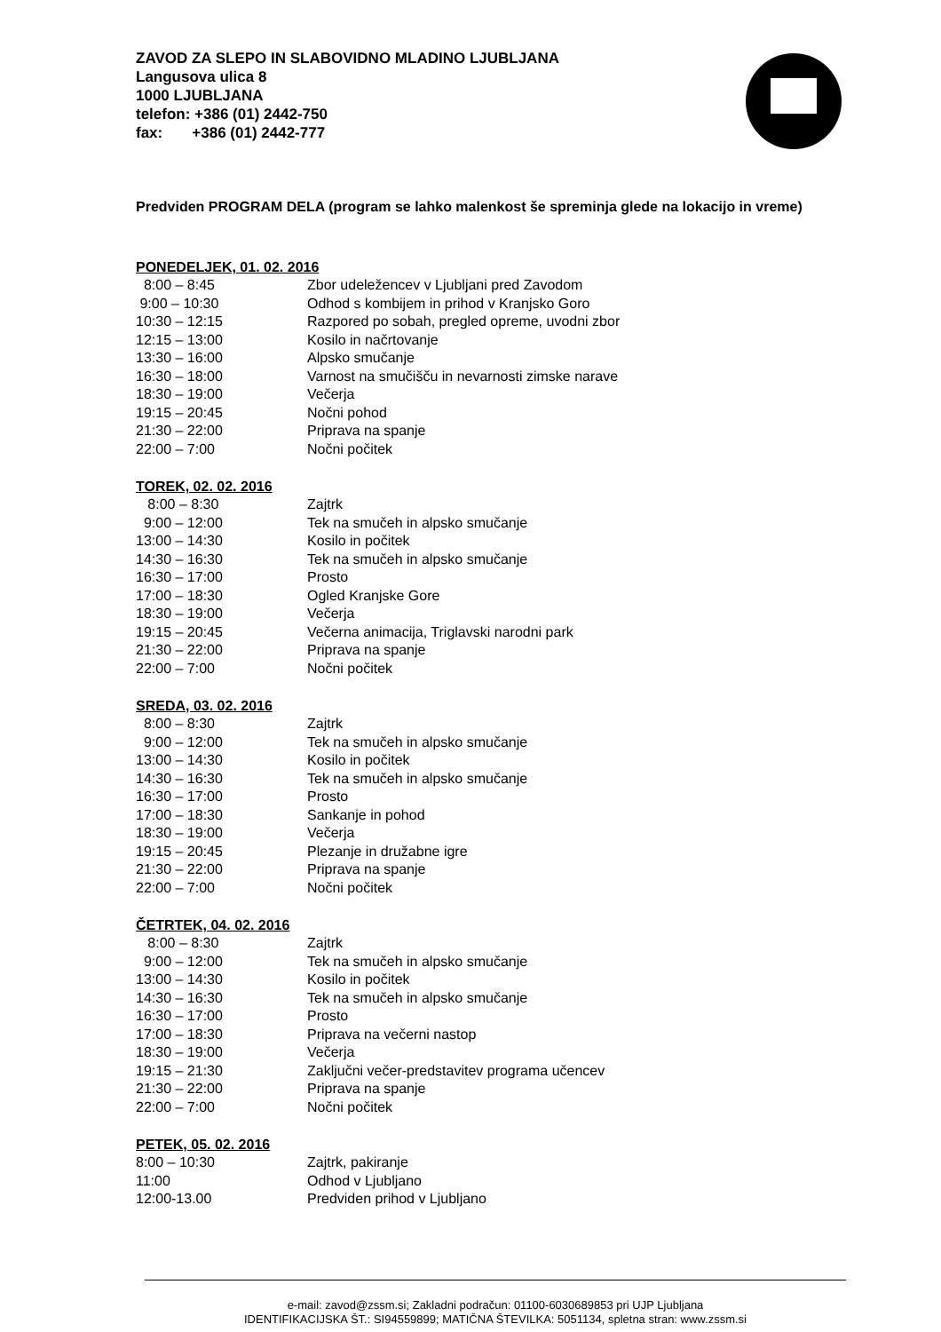ZAVOD ZA SLEPO IN SLABOVIDNO MLADINO LJUBLJANA
Langusova ulica 8
1000 LJUBLJANA
telefon: +386 (01) 2442-750
fax: +386 (01) 2442-777
Predviden PROGRAM DELA (program se lahko malenkost še spreminja glede na lokacijo in vreme)
PONEDELJEK, 01. 02. 2016
| 8:00 – 8:45 | Zbor udeležencev v Ljubljani pred Zavodom |
| 9:00 – 10:30 | Odhod s kombijem in prihod v Kranjsko Goro |
| 10:30 – 12:15 | Razpored po sobah, pregled opreme, uvodni zbor |
| 12:15 – 13:00 | Kosilo in načrtovanje |
| 13:30 – 16:00 | Alpsko smučanje |
| 16:30 – 18:00 | Varnost na smučišču in nevarnosti zimske narave |
| 18:30 – 19:00 | Večerja |
| 19:15 – 20:45 | Nočni pohod |
| 21:30 – 22:00 | Priprava na spanje |
| 22:00 – 7:00 | Nočni počitek |
TOREK, 02. 02. 2016
| 8:00 – 8:30 | Zajtrk |
| 9:00 – 12:00 | Tek na smučeh in alpsko smučanje |
| 13:00 – 14:30 | Kosilo in počitek |
| 14:30 – 16:30 | Tek na smučeh in alpsko smučanje |
| 16:30 – 17:00 | Prosto |
| 17:00 – 18:30 | Ogled Kranjske Gore |
| 18:30 – 19:00 | Večerja |
| 19:15 – 20:45 | Večerna animacija, Triglavski narodni park |
| 21:30 – 22:00 | Priprava na spanje |
| 22:00 – 7:00 | Nočni počitek |
SREDA, 03. 02. 2016
| 8:00 – 8:30 | Zajtrk |
| 9:00 – 12:00 | Tek na smučeh in alpsko smučanje |
| 13:00 – 14:30 | Kosilo in počitek |
| 14:30 – 16:30 | Tek na smučeh in alpsko smučanje |
| 16:30 – 17:00 | Prosto |
| 17:00 – 18:30 | Sankanje in pohod |
| 18:30 – 19:00 | Večerja |
| 19:15 – 20:45 | Plezanje in družabne igre |
| 21:30 – 22:00 | Priprava na spanje |
| 22:00 – 7:00 | Nočni počitek |
ČETRTEK, 04. 02. 2016
| 8:00 – 8:30 | Zajtrk |
| 9:00 – 12:00 | Tek na smučeh in alpsko smučanje |
| 13:00 – 14:30 | Kosilo in počitek |
| 14:30 – 16:30 | Tek na smučeh in alpsko smučanje |
| 16:30 – 17:00 | Prosto |
| 17:00 – 18:30 | Priprava na večerni nastop |
| 18:30 – 19:00 | Večerja |
| 19:15 – 21:30 | Zaključni večer-predstavitev programa učencev |
| 21:30 – 22:00 | Priprava na spanje |
| 22:00 – 7:00 | Nočni počitek |
PETEK, 05. 02. 2016
| 8:00 – 10:30 | Zajtrk, pakiranje |
| 11:00 | Odhod v Ljubljano |
| 12:00-13.00 | Predviden prihod v Ljubljano |
e-mail: zavod@zssm.si; Zakladni podračun: 01100-6030689853 pri UJP Ljubljana
IDENTIFIKACIJSKA ŠT.: SI94559899; MATIČNA ŠTEVILKA: 5051134, spletna stran: www.zssm.si